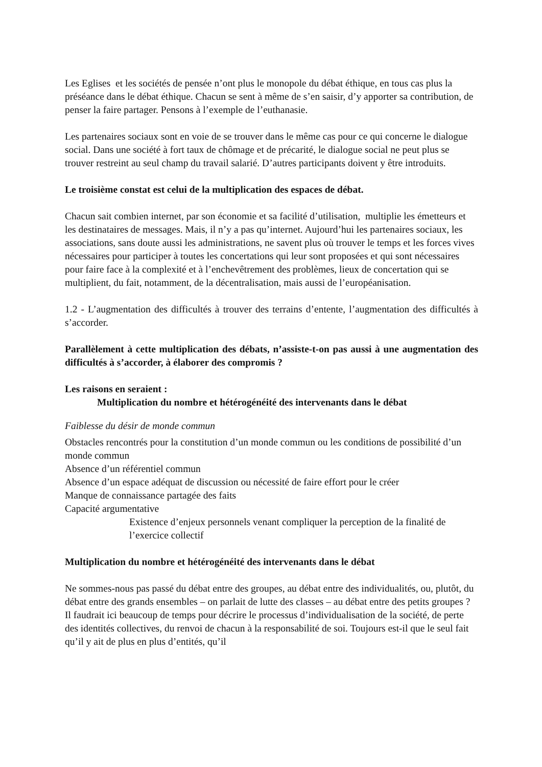Les Eglises et les sociétés de pensée n’ont plus le monopole du débat éthique, en tous cas plus la préséance dans le débat éthique. Chacun se sent à même de s’en saisir, d’y apporter sa contribution, de penser la faire partager. Pensons à l’exemple de l’euthanasie.
Les partenaires sociaux sont en voie de se trouver dans le même cas pour ce qui concerne le dialogue social. Dans une société à fort taux de chômage et de précarité, le dialogue social ne peut plus se trouver restreint au seul champ du travail salarié. D’autres participants doivent y être introduits.
Le troisième constat est celui de la multiplication des espaces de débat.
Chacun sait combien internet, par son économie et sa facilité d’utilisation, multiplie les émetteurs et les destinataires de messages. Mais, il n’y a pas qu’internet. Aujourd’hui les partenaires sociaux, les associations, sans doute aussi les administrations, ne savent plus où trouver le temps et les forces vives nécessaires pour participer à toutes les concertations qui leur sont proposées et qui sont nécessaires pour faire face à la complexité et à l’enchevêtrement des problèmes, lieux de concertation qui se multiplient, du fait, notamment, de la décentralisation, mais aussi de l’européanisation.
1.2 - L’augmentation des difficultés à trouver des terrains d’entente, l’augmentation des difficultés à s’accorder.
Parallèlement à cette multiplication des débats, n’assiste-t-on pas aussi à une augmentation des difficultés à s’accorder, à élaborer des compromis ?
Les raisons en seraient :
Multiplication du nombre et hétérogénéité des intervenants dans le débat
Faiblesse du désir de monde commun
Obstacles rencontrés pour la constitution d’un monde commun ou les conditions de possibilité d’un monde commun
Absence d’un référentiel commun
Absence d’un espace adéquat de discussion ou nécessité de faire effort pour le créer
Manque de connaissance partagée des faits
Capacité argumentative
Existence d’enjeux personnels venant compliquer la perception de la finalité de l’exercice collectif
Multiplication du nombre et hétérogénéité des intervenants dans le débat
Ne sommes-nous pas passé du débat entre des groupes, au débat entre des individualités, ou, plutôt, du débat entre des grands ensembles – on parlait de lutte des classes – au débat entre des petits groupes ? Il faudrait ici beaucoup de temps pour décrire le processus d’individualisation de la société, de perte des identités collectives, du renvoi de chacun à la responsabilité de soi. Toujours est-il que le seul fait qu’il y ait de plus en plus d’entités, qu’il